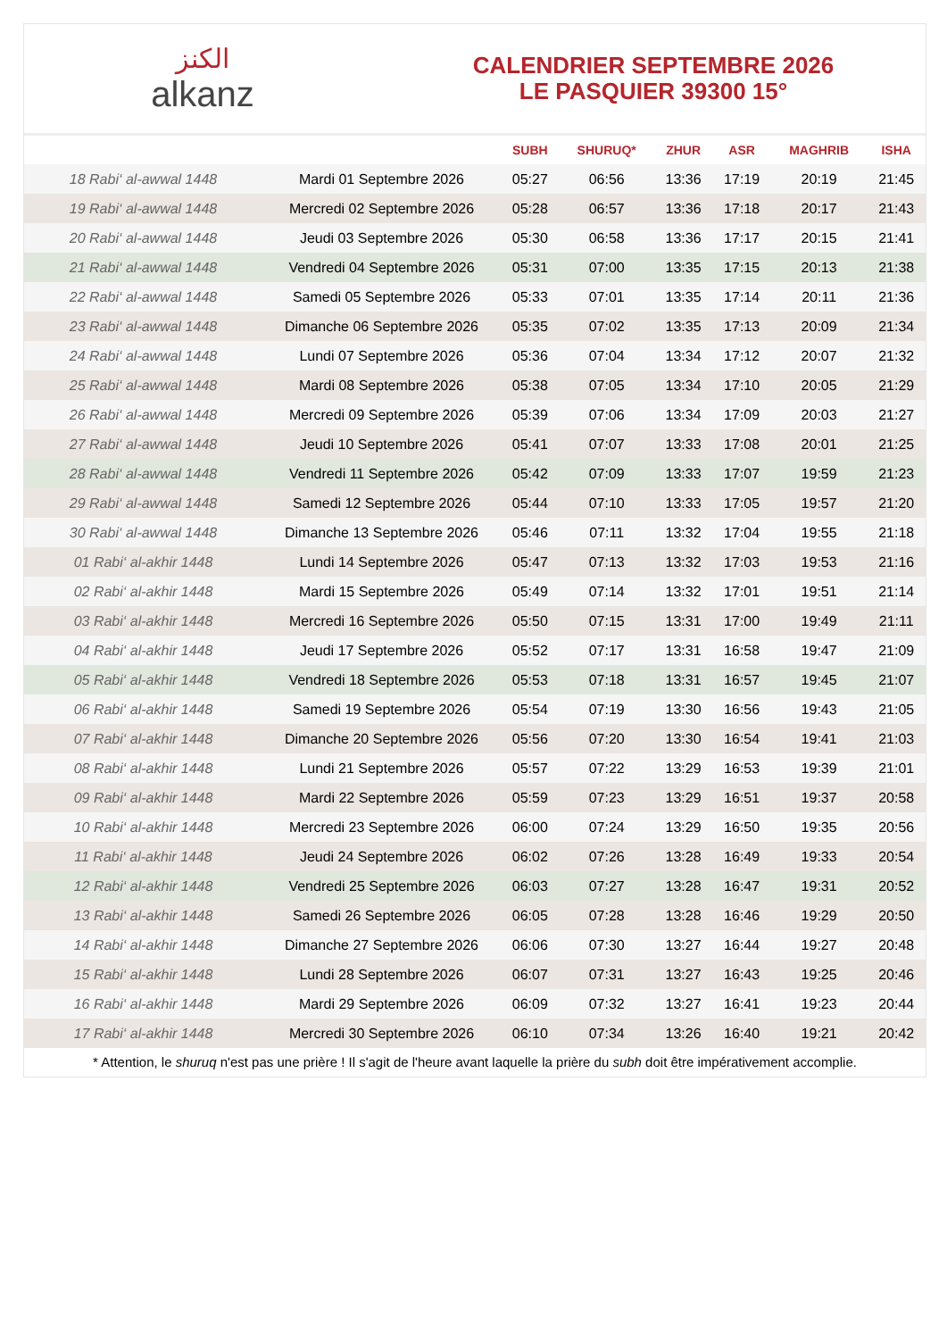الكنز
alkanz
CALENDRIER SEPTEMBRE 2026
LE PASQUIER 39300 15°
| | | SUBH | SHURUQ* | ZHUR | ASR | MAGHRIB | ISHA |
| --- | --- | --- | --- | --- | --- | --- | --- |
| 18 Rabi‘ al-awwal 1448 | Mardi 01 Septembre 2026 | 05:27 | 06:56 | 13:36 | 17:19 | 20:19 | 21:45 |
| 19 Rabi‘ al-awwal 1448 | Mercredi 02 Septembre 2026 | 05:28 | 06:57 | 13:36 | 17:18 | 20:17 | 21:43 |
| 20 Rabi‘ al-awwal 1448 | Jeudi 03 Septembre 2026 | 05:30 | 06:58 | 13:36 | 17:17 | 20:15 | 21:41 |
| 21 Rabi‘ al-awwal 1448 | Vendredi 04 Septembre 2026 | 05:31 | 07:00 | 13:35 | 17:15 | 20:13 | 21:38 |
| 22 Rabi‘ al-awwal 1448 | Samedi 05 Septembre 2026 | 05:33 | 07:01 | 13:35 | 17:14 | 20:11 | 21:36 |
| 23 Rabi‘ al-awwal 1448 | Dimanche 06 Septembre 2026 | 05:35 | 07:02 | 13:35 | 17:13 | 20:09 | 21:34 |
| 24 Rabi‘ al-awwal 1448 | Lundi 07 Septembre 2026 | 05:36 | 07:04 | 13:34 | 17:12 | 20:07 | 21:32 |
| 25 Rabi‘ al-awwal 1448 | Mardi 08 Septembre 2026 | 05:38 | 07:05 | 13:34 | 17:10 | 20:05 | 21:29 |
| 26 Rabi‘ al-awwal 1448 | Mercredi 09 Septembre 2026 | 05:39 | 07:06 | 13:34 | 17:09 | 20:03 | 21:27 |
| 27 Rabi‘ al-awwal 1448 | Jeudi 10 Septembre 2026 | 05:41 | 07:07 | 13:33 | 17:08 | 20:01 | 21:25 |
| 28 Rabi‘ al-awwal 1448 | Vendredi 11 Septembre 2026 | 05:42 | 07:09 | 13:33 | 17:07 | 19:59 | 21:23 |
| 29 Rabi‘ al-awwal 1448 | Samedi 12 Septembre 2026 | 05:44 | 07:10 | 13:33 | 17:05 | 19:57 | 21:20 |
| 30 Rabi‘ al-awwal 1448 | Dimanche 13 Septembre 2026 | 05:46 | 07:11 | 13:32 | 17:04 | 19:55 | 21:18 |
| 01 Rabi‘ al-akhir 1448 | Lundi 14 Septembre 2026 | 05:47 | 07:13 | 13:32 | 17:03 | 19:53 | 21:16 |
| 02 Rabi‘ al-akhir 1448 | Mardi 15 Septembre 2026 | 05:49 | 07:14 | 13:32 | 17:01 | 19:51 | 21:14 |
| 03 Rabi‘ al-akhir 1448 | Mercredi 16 Septembre 2026 | 05:50 | 07:15 | 13:31 | 17:00 | 19:49 | 21:11 |
| 04 Rabi‘ al-akhir 1448 | Jeudi 17 Septembre 2026 | 05:52 | 07:17 | 13:31 | 16:58 | 19:47 | 21:09 |
| 05 Rabi‘ al-akhir 1448 | Vendredi 18 Septembre 2026 | 05:53 | 07:18 | 13:31 | 16:57 | 19:45 | 21:07 |
| 06 Rabi‘ al-akhir 1448 | Samedi 19 Septembre 2026 | 05:54 | 07:19 | 13:30 | 16:56 | 19:43 | 21:05 |
| 07 Rabi‘ al-akhir 1448 | Dimanche 20 Septembre 2026 | 05:56 | 07:20 | 13:30 | 16:54 | 19:41 | 21:03 |
| 08 Rabi‘ al-akhir 1448 | Lundi 21 Septembre 2026 | 05:57 | 07:22 | 13:29 | 16:53 | 19:39 | 21:01 |
| 09 Rabi‘ al-akhir 1448 | Mardi 22 Septembre 2026 | 05:59 | 07:23 | 13:29 | 16:51 | 19:37 | 20:58 |
| 10 Rabi‘ al-akhir 1448 | Mercredi 23 Septembre 2026 | 06:00 | 07:24 | 13:29 | 16:50 | 19:35 | 20:56 |
| 11 Rabi‘ al-akhir 1448 | Jeudi 24 Septembre 2026 | 06:02 | 07:26 | 13:28 | 16:49 | 19:33 | 20:54 |
| 12 Rabi‘ al-akhir 1448 | Vendredi 25 Septembre 2026 | 06:03 | 07:27 | 13:28 | 16:47 | 19:31 | 20:52 |
| 13 Rabi‘ al-akhir 1448 | Samedi 26 Septembre 2026 | 06:05 | 07:28 | 13:28 | 16:46 | 19:29 | 20:50 |
| 14 Rabi‘ al-akhir 1448 | Dimanche 27 Septembre 2026 | 06:06 | 07:30 | 13:27 | 16:44 | 19:27 | 20:48 |
| 15 Rabi‘ al-akhir 1448 | Lundi 28 Septembre 2026 | 06:07 | 07:31 | 13:27 | 16:43 | 19:25 | 20:46 |
| 16 Rabi‘ al-akhir 1448 | Mardi 29 Septembre 2026 | 06:09 | 07:32 | 13:27 | 16:41 | 19:23 | 20:44 |
| 17 Rabi‘ al-akhir 1448 | Mercredi 30 Septembre 2026 | 06:10 | 07:34 | 13:26 | 16:40 | 19:21 | 20:42 |
* Attention, le shuruq n'est pas une prière ! Il s'agit de l'heure avant laquelle la prière du subh doit être impérativement accomplie.